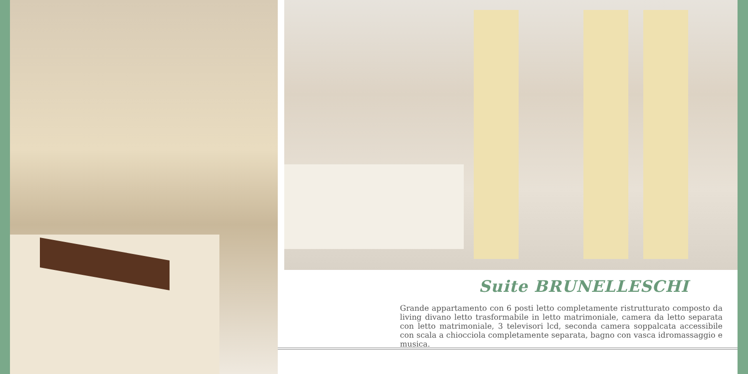Suite BRUNELLESCHI
Grande appartamento con 6 posti letto completamente ristrutturato composto da living divano letto trasformabile in letto matrimoniale, camera da letto separata con letto matrimoniale, 3 televisori lcd, seconda camera soppalcata accessibile con scala a chiocciola completamente separata, bagno con vasca idromassaggio e musica.